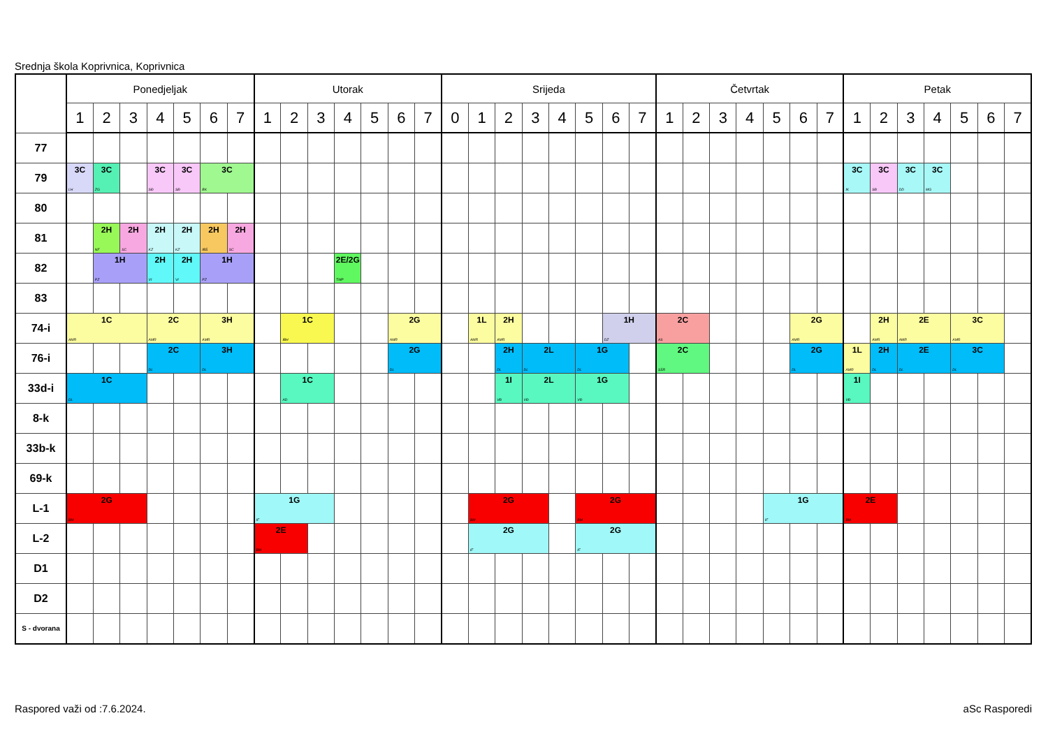Srednja škola Koprivnica, Koprivnica
| | Ponedjeljak | | | | | | | Utorak | | | | | | | Srijeda | | | | | | | | Četvrtak | | | | | | | Petak | | | | | | |
| --- | --- | --- | --- | --- | --- | --- | --- | --- | --- | --- | --- | --- | --- | --- | --- | --- | --- | --- | --- | --- | --- | --- | --- | --- | --- | --- | --- | --- | --- | --- | --- | --- | --- | --- | --- | --- |
| | 1 | 2 | 3 | 4 | 5 | 6 | 7 | 1 | 2 | 3 | 4 | 5 | 6 | 7 | 0 | 1 | 2 | 3 | 4 | 5 | 6 | 7 | 1 | 2 | 3 | 4 | 5 | 6 | 7 | 1 | 2 | 3 | 4 | 5 | 6 | 7 |
| 77 | | | | | | | | | | | | | | | | | | | | | | | | | | | | | | | | | | | | |
| 79 | 3C LH | 3C ZG | | 3C SĐ | 3C SĐ | 3C BK | | | | | | | | | | | | | | | | | | | | | | | | 3C IK | 3C SĐ | 3C DD | 3C MG | | | |
| 80 | | | | | | | | | | | | | | | | | | | | | | | | | | | | | | | | | | | | |
| 81 | | 2H NF | 2H SC | 2H KZ | 2H KZ | 2H IBŠ | 2H SC | | | | | | | | | | | | | | | | | | | | | | | | | | | | | |
| 82 | | 1H PZ | | 2H VI | 2H VI | 1H PZ | | | | | 2E/2G TMP | | | | | | | | | | | | | | | | | | | | | | | | | |
| 83 | | | | | | | | | | | | | | | | | | | | | | | | | | | | | | | | | | | | |
| 74-i | 1C AMR | | | 2C AMR | | 3H AMR | | | 1C IBH | | | | 2G AMR | | | 1L AMR | 2H AMR | | | | 1H DZ | | 2C AS | | | | | 2G AMR | | | 2H AMR | 2E AMR | | 3C AMR | | |
| 76-i | | | | 2C DL | | 3H DL | | | | | | | 2G DL | | | | 2H DL | 2L DL | | 1G DL | | | 2C SŠR | | | | | 2G DL | | 1L AMR | 2H DL | 2E DL | | 3C DL | | |
| 33d-i | 1C DL | | | | | | | | 1C AD | | | | | | | | 1I VĐ | 2L VĐ | | 1G VĐ | | | | | | | | | | 1I VĐ | | | | | | |
| 8-k | | | | | | | | | | | | | | | | | | | | | | | | | | | | | | | | | | | | |
| 33b-k | | | | | | | | | | | | | | | | | | | | | | | | | | | | | | | | | | | | |
| 69-k | | | | | | | | | | | | | | | | | | | | | | | | | | | | | | | | | | | | |
| L-1 | 2G BM | | | | | | | 1G IF | | | | | | | | 2G BM | | | | 2G BM | | | | | | | 1G IF | | | 2E BM | | | | | | |
| L-2 | | | | | | | | 2E BM | | | | | | | | 2G IF | | | | 2G IF | | | | | | | | | | | | | | | | |
| D1 | | | | | | | | | | | | | | | | | | | | | | | | | | | | | | | | | | | | |
| D2 | | | | | | | | | | | | | | | | | | | | | | | | | | | | | | | | | | | | |
| S - dvorana | | | | | | | | | | | | | | | | | | | | | | | | | | | | | | | | | | | | |
Raspored važi od :7.6.2024. aSc Rasporedi